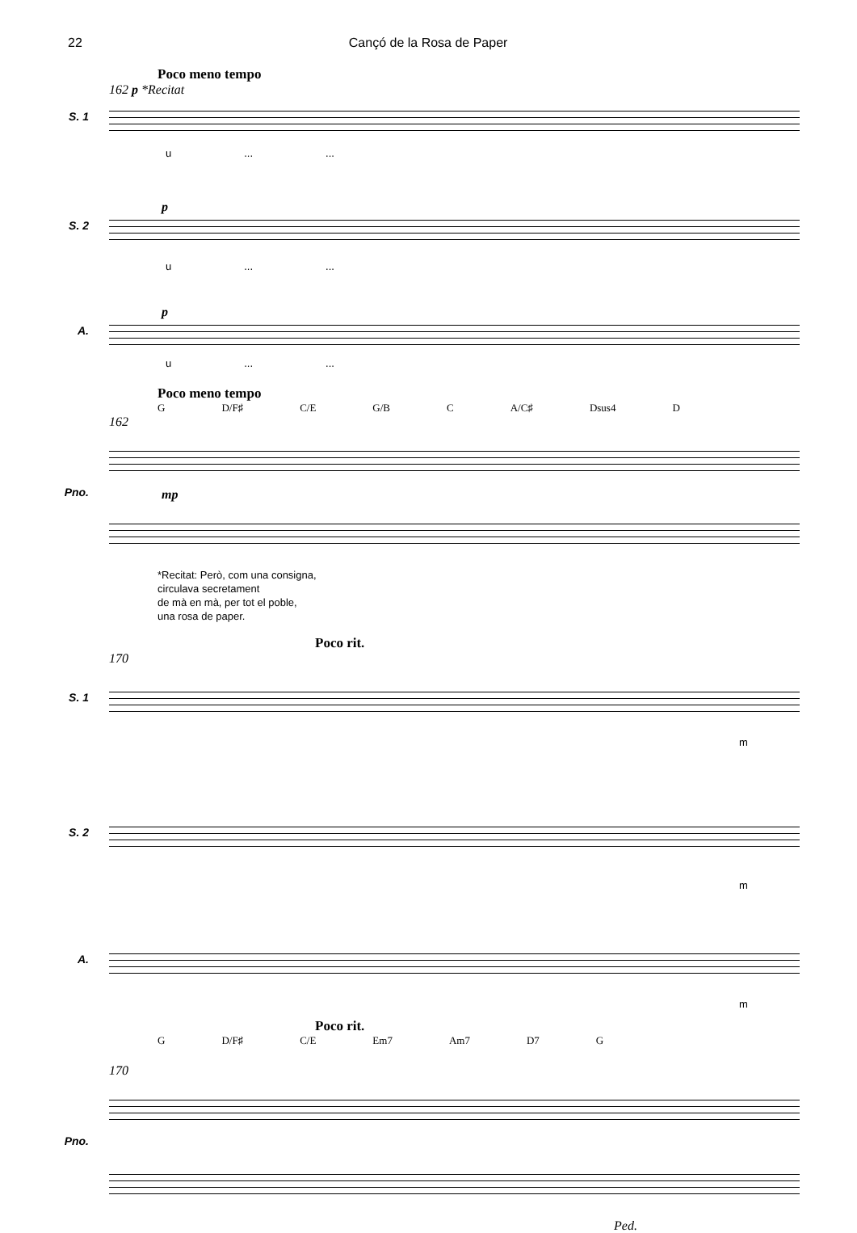22 Cançó de la Rosa de Paper
Poco meno tempo
162 p *Recitat
S. 1
u......
p
S. 2
u......
p
A.
u......
Poco meno tempo
G D/F♯ C/E G/B C A/C♯ Dsus4 D
162
Pno.
mp
*Recitat: Però, com una consigna,
circulava secretament
de mà en mà, per tot el poble,
una rosa de paper.
Poco rit.
170
S. 1
m
S. 2
m
A.
m
Poco rit.
G D/F♯ C/E Em7 Am7 D7 G
170
Pno.
Ped.